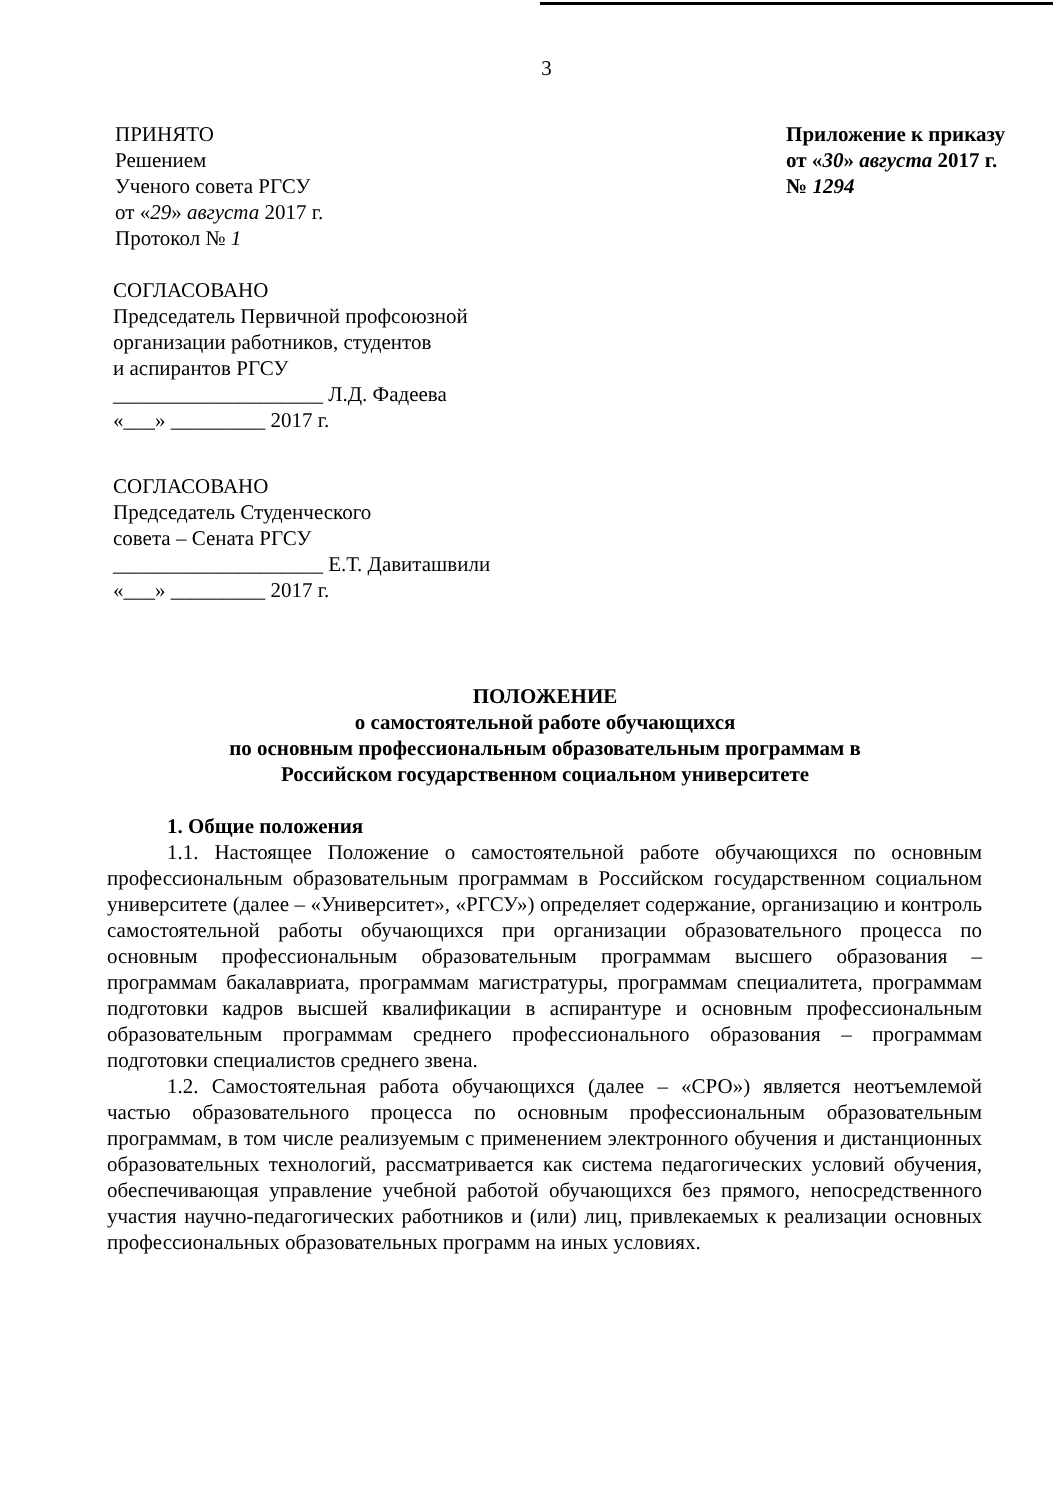3
ПРИНЯТО
Решением
Ученого совета РГСУ
от «29» августа 2017 г.
Протокол № 1
Приложение к приказу
от «30» августа 2017 г.
№ 1294
СОГЛАСОВАНО
Председатель Первичной профсоюзной
организации работников, студентов
и аспирантов РГСУ
____________________ Л.Д. Фадеева
«___» _________ 2017 г.
СОГЛАСОВАНО
Председатель Студенческого
совета – Сената РГСУ
____________________ Е.Т. Давиташвили
«___» _________ 2017 г.
ПОЛОЖЕНИЕ
о самостоятельной работе обучающихся
по основным профессиональным образовательным программам в
Российском государственном социальном университете
1. Общие положения
1.1. Настоящее Положение о самостоятельной работе обучающихся по основным профессиональным образовательным программам в Российском государственном социальном университете (далее – «Университет», «РГСУ») определяет содержание, организацию и контроль самостоятельной работы обучающихся при организации образовательного процесса по основным профессиональным образовательным программам высшего образования – программам бакалавриата, программам магистратуры, программам специалитета, программам подготовки кадров высшей квалификации в аспирантуре и основным профессиональным образовательным программам среднего профессионального образования – программам подготовки специалистов среднего звена.
1.2. Самостоятельная работа обучающихся (далее – «СРО») является неотъемлемой частью образовательного процесса по основным профессиональным образовательным программам, в том числе реализуемым с применением электронного обучения и дистанционных образовательных технологий, рассматривается как система педагогических условий обучения, обеспечивающая управление учебной работой обучающихся без прямого, непосредственного участия научно-педагогических работников и (или) лиц, привлекаемых к реализации основных профессиональных образовательных программ на иных условиях.